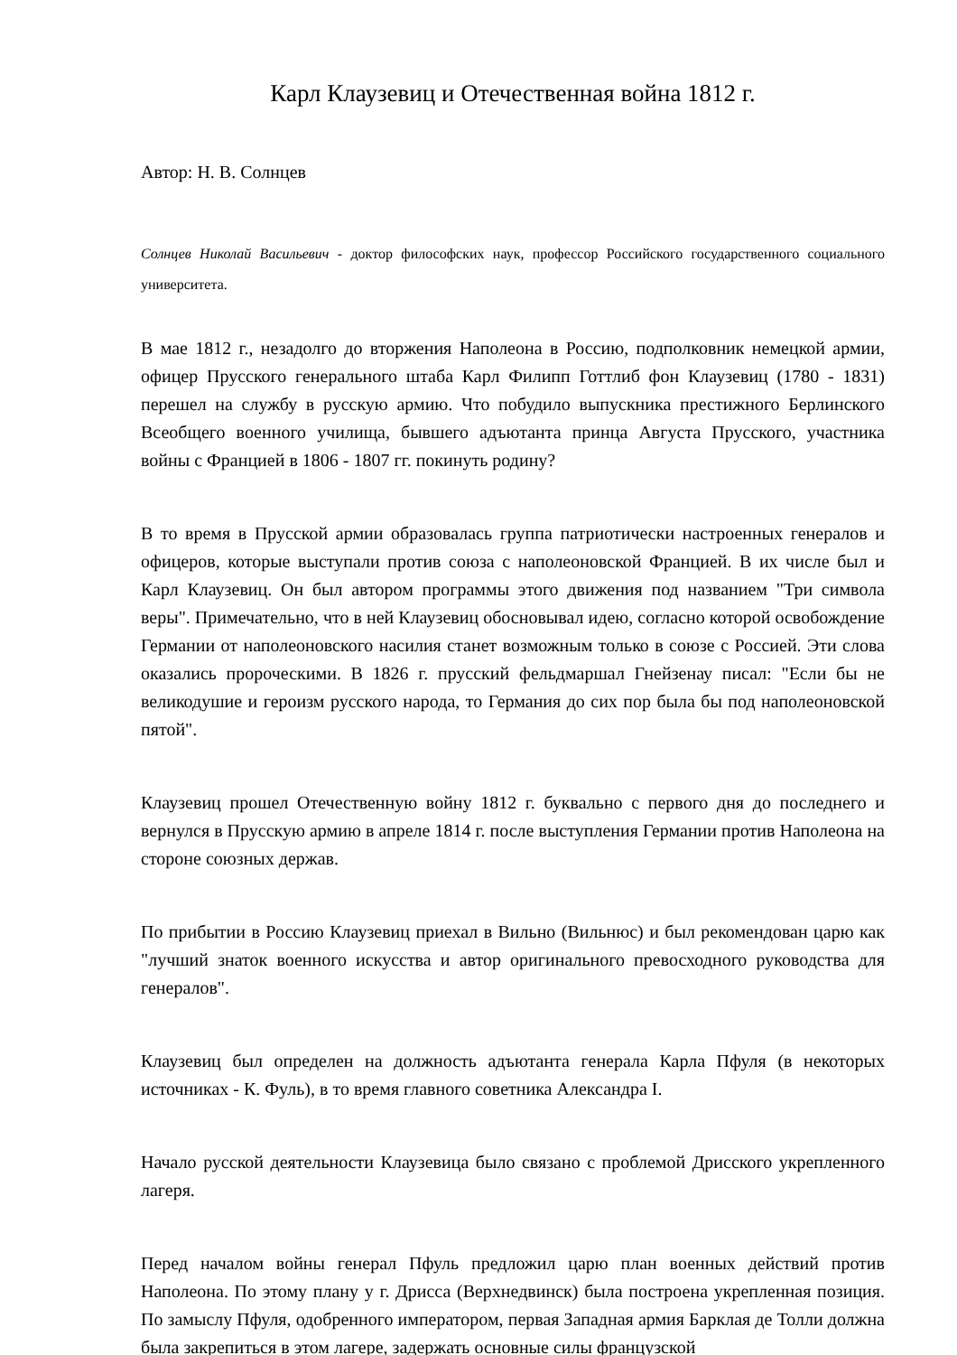Карл Клаузевиц и Отечественная война 1812 г.
Автор: Н. В. Солнцев
Солнцев Николай Васильевич - доктор философских наук, профессор Российского государственного социального университета.
В мае 1812 г., незадолго до вторжения Наполеона в Россию, подполковник немецкой армии, офицер Прусского генерального штаба Карл Филипп Готтлиб фон Клаузевиц (1780 - 1831) перешел на службу в русскую армию. Что побудило выпускника престижного Берлинского Всеобщего военного училища, бывшего адъютанта принца Августа Прусского, участника войны с Францией в 1806 - 1807 гг. покинуть родину?
В то время в Прусской армии образовалась группа патриотически настроенных генералов и офицеров, которые выступали против союза с наполеоновской Францией. В их числе был и Карл Клаузевиц. Он был автором программы этого движения под названием "Три символа веры". Примечательно, что в ней Клаузевиц обосновывал идею, согласно которой освобождение Германии от наполеоновского насилия станет возможным только в союзе с Россией. Эти слова оказались пророческими. В 1826 г. прусский фельдмаршал Гнейзенау писал: "Если бы не великодушие и героизм русского народа, то Германия до сих пор была бы под наполеоновской пятой".
Клаузевиц прошел Отечественную войну 1812 г. буквально с первого дня до последнего и вернулся в Прусскую армию в апреле 1814 г. после выступления Германии против Наполеона на стороне союзных держав.
По прибытии в Россию Клаузевиц приехал в Вильно (Вильнюс) и был рекомендован царю как "лучший знаток военного искусства и автор оригинального превосходного руководства для генералов".
Клаузевиц был определен на должность адъютанта генерала Карла Пфуля (в некоторых источниках - К. Фуль), в то время главного советника Александра I.
Начало русской деятельности Клаузевица было связано с проблемой Дрисского укрепленного лагеря.
Перед началом войны генерал Пфуль предложил царю план военных действий против Наполеона. По этому плану у г. Дрисса (Верхнедвинск) была построена укрепленная позиция. По замыслу Пфуля, одобренного императором, первая Западная армия Барклая де Толли должна была закрепиться в этом лагере, задержать основные силы французской